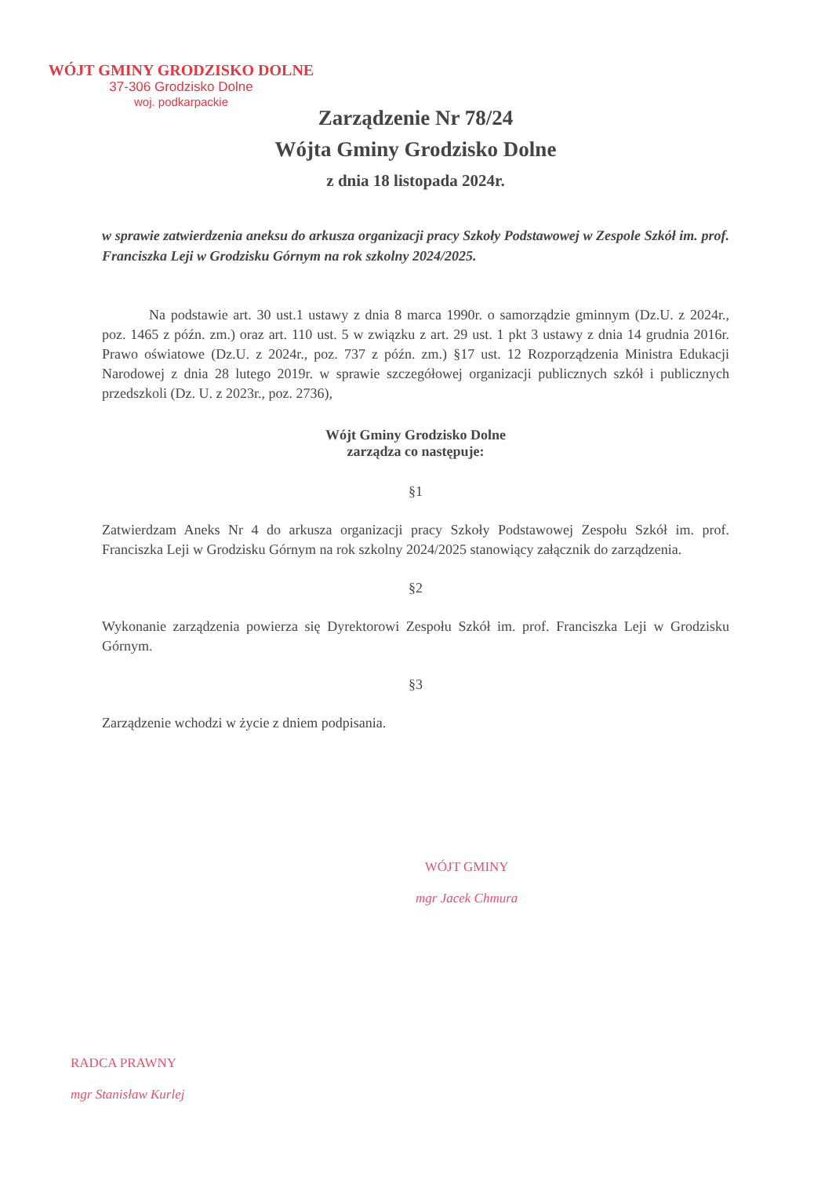WÓJT GMINY GRODZISKO DOLNE
37-306 Grodzisko Dolne
woj. podkarpackie
Zarządzenie Nr 78/24
Wójta Gminy Grodzisko Dolne
z dnia 18 listopada 2024r.
w sprawie zatwierdzenia aneksu do arkusza organizacji pracy Szkoły Podstawowej w Zespole Szkół im. prof. Franciszka Leji w Grodzisku Górnym na rok szkolny 2024/2025.
Na podstawie art. 30 ust.1 ustawy z dnia 8 marca 1990r. o samorządzie gminnym (Dz.U. z 2024r., poz. 1465 z późn. zm.) oraz art. 110 ust. 5 w związku z art. 29 ust. 1 pkt 3 ustawy z dnia 14 grudnia 2016r. Prawo oświatowe (Dz.U. z 2024r., poz. 737 z późn. zm.) §17 ust. 12 Rozporządzenia Ministra Edukacji Narodowej z dnia 28 lutego 2019r. w sprawie szczegółowej organizacji publicznych szkół i publicznych przedszkoli (Dz. U. z 2023r., poz. 2736),
Wójt Gminy Grodzisko Dolne
zarządza co następuje:
§1
Zatwierdzam Aneks Nr 4 do arkusza organizacji pracy Szkoły Podstawowej Zespołu Szkół im. prof. Franciszka Leji w Grodzisku Górnym na rok szkolny 2024/2025 stanowiący załącznik do zarządzenia.
§2
Wykonanie zarządzenia powierza się Dyrektorowi Zespołu Szkół im. prof. Franciszka Leji w Grodzisku Górnym.
§3
Zarządzenie wchodzi w życie z dniem podpisania.
WÓJT GMINY
mgr Jacek Chmura
RADCA PRAWNY
mgr Stanisław Kurlej